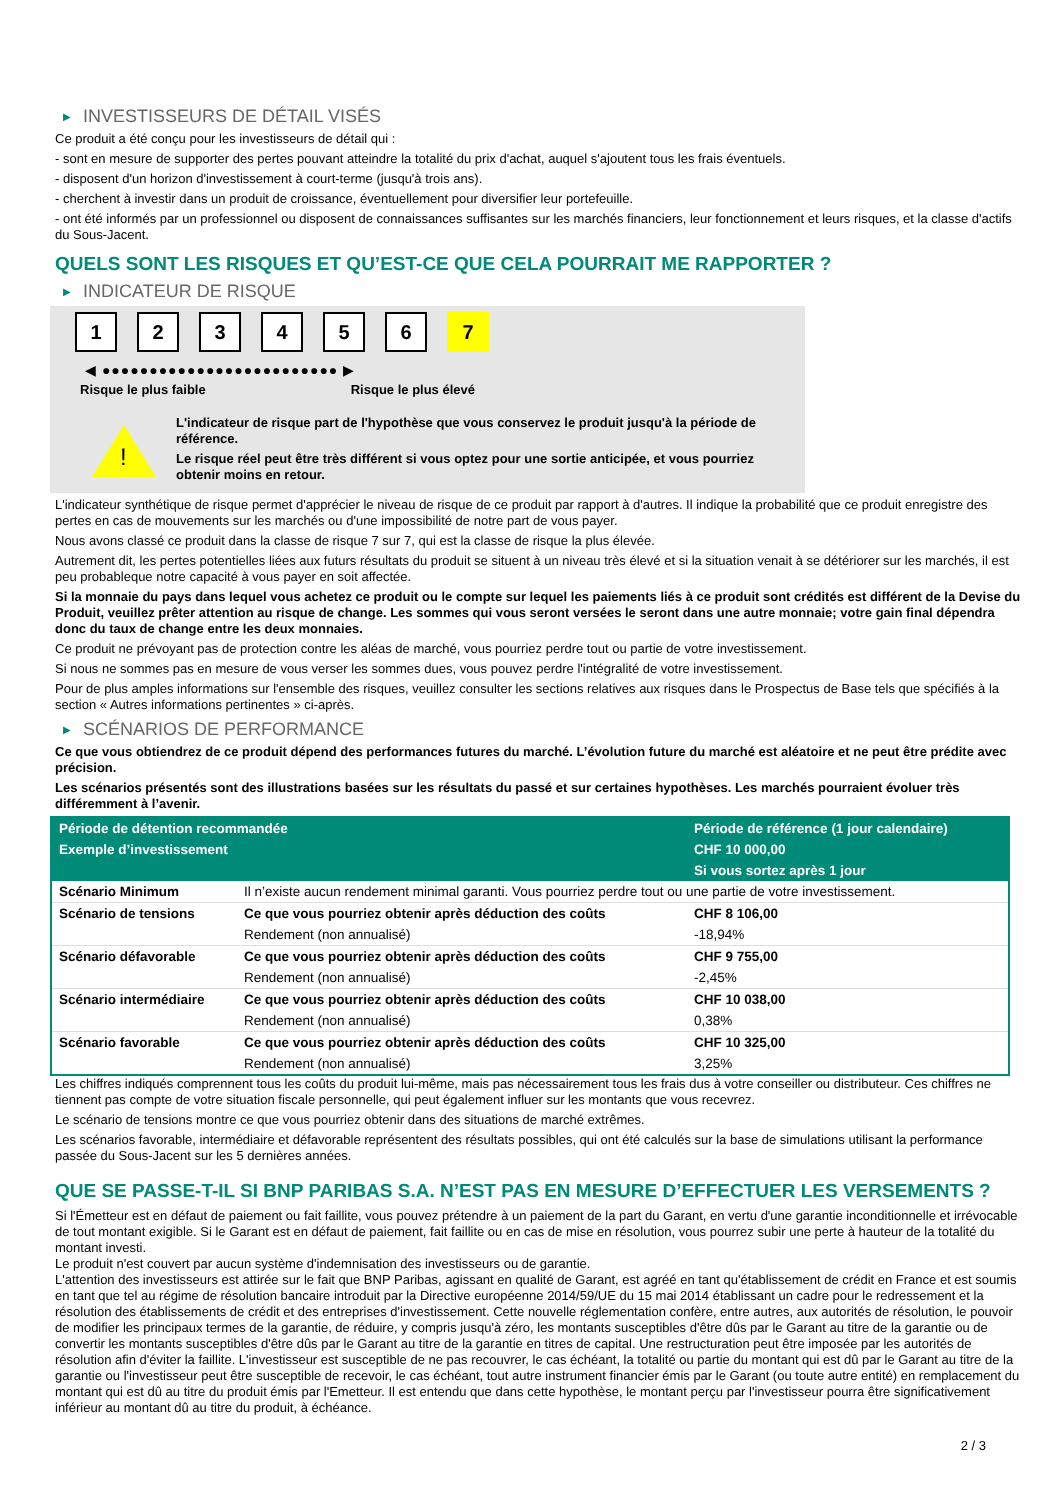▶ INVESTISSEURS DE DÉTAIL VISÉS
Ce produit a été conçu pour les investisseurs de détail qui :
- sont en mesure de supporter des pertes pouvant atteindre la totalité du prix d'achat, auquel s'ajoutent tous les frais éventuels.
- disposent d'un horizon d'investissement à court-terme (jusqu'à trois ans).
- cherchent à investir dans un produit de croissance, éventuellement pour diversifier leur portefeuille.
- ont été informés par un professionnel ou disposent de connaissances suffisantes sur les marchés financiers, leur fonctionnement et leurs risques, et la classe d'actifs du Sous-Jacent.
QUELS SONT LES RISQUES ET QU’EST-CE QUE CELA POURRAIT ME RAPPORTER ?
▶ INDICATEUR DE RISQUE
1 2 3 4 5 6 7
◀ ●●●●●●●●●●●●●●●●●●●●●●●●● ▶
Risque le plus faible Risque le plus élevé
!
L'indicateur de risque part de l'hypothèse que vous conservez le produit jusqu'à la période de référence.
Le risque réel peut être très différent si vous optez pour une sortie anticipée, et vous pourriez obtenir moins en retour.
L'indicateur synthétique de risque permet d'apprécier le niveau de risque de ce produit par rapport à d'autres. Il indique la probabilité que ce produit enregistre des pertes en cas de mouvements sur les marchés ou d'une impossibilité de notre part de vous payer.
Nous avons classé ce produit dans la classe de risque 7 sur 7, qui est la classe de risque la plus élevée.
Autrement dit, les pertes potentielles liées aux futurs résultats du produit se situent à un niveau très élevé et si la situation venait à se détériorer sur les marchés, il est peu probableque notre capacité à vous payer en soit affectée.
Si la monnaie du pays dans lequel vous achetez ce produit ou le compte sur lequel les paiements liés à ce produit sont crédités est différent de la Devise du Produit, veuillez prêter attention au risque de change. Les sommes qui vous seront versées le seront dans une autre monnaie; votre gain final dépendra donc du taux de change entre les deux monnaies.
Ce produit ne prévoyant pas de protection contre les aléas de marché, vous pourriez perdre tout ou partie de votre investissement.
Si nous ne sommes pas en mesure de vous verser les sommes dues, vous pouvez perdre l'intégralité de votre investissement.
Pour de plus amples informations sur l'ensemble des risques, veuillez consulter les sections relatives aux risques dans le Prospectus de Base tels que spécifiés à la section « Autres informations pertinentes » ci-après.
▶ SCÉNARIOS DE PERFORMANCE
Ce que vous obtiendrez de ce produit dépend des performances futures du marché. L’évolution future du marché est aléatoire et ne peut être prédite avec précision.
Les scénarios présentés sont des illustrations basées sur les résultats du passé et sur certaines hypothèses. Les marchés pourraient évoluer très différemment à l’avenir.
| Période de détention recommandée | | Période de référence (1 jour calendaire) |
| --- | --- | --- |
| Exemple d’investissement | | CHF 10 000,00 |
| | | Si vous sortez après 1 jour |
| Scénario Minimum | Il n’existe aucun rendement minimal garanti. Vous pourriez perdre tout ou une partie de votre investissement. | |
| Scénario de tensions | Ce que vous pourriez obtenir après déduction des coûts | CHF 8 106,00 |
| | Rendement (non annualisé) | -18,94% |
| Scénario défavorable | Ce que vous pourriez obtenir après déduction des coûts | CHF 9 755,00 |
| | Rendement (non annualisé) | -2,45% |
| Scénario intermédiaire | Ce que vous pourriez obtenir après déduction des coûts | CHF 10 038,00 |
| | Rendement (non annualisé) | 0,38% |
| Scénario favorable | Ce que vous pourriez obtenir après déduction des coûts | CHF 10 325,00 |
| | Rendement (non annualisé) | 3,25% |
Les chiffres indiqués comprennent tous les coûts du produit lui-même, mais pas nécessairement tous les frais dus à votre conseiller ou distributeur. Ces chiffres ne tiennent pas compte de votre situation fiscale personnelle, qui peut également influer sur les montants que vous recevrez.
Le scénario de tensions montre ce que vous pourriez obtenir dans des situations de marché extrêmes.
Les scénarios favorable, intermédiaire et défavorable représentent des résultats possibles, qui ont été calculés sur la base de simulations utilisant la performance passée du Sous-Jacent sur les 5 dernières années.
QUE SE PASSE-T-IL SI BNP PARIBAS S.A. N’EST PAS EN MESURE D’EFFECTUER LES VERSEMENTS ?
Si l'Émetteur est en défaut de paiement ou fait faillite, vous pouvez prétendre à un paiement de la part du Garant, en vertu d'une garantie inconditionnelle et irrévocable de tout montant exigible. Si le Garant est en défaut de paiement, fait faillite ou en cas de mise en résolution, vous pourrez subir une perte à hauteur de la totalité du montant investi.
Le produit n'est couvert par aucun système d'indemnisation des investisseurs ou de garantie.
L'attention des investisseurs est attirée sur le fait que BNP Paribas, agissant en qualité de Garant, est agréé en tant qu'établissement de crédit en France et est soumis en tant que tel au régime de résolution bancaire introduit par la Directive européenne 2014/59/UE du 15 mai 2014 établissant un cadre pour le redressement et la résolution des établissements de crédit et des entreprises d'investissement. Cette nouvelle réglementation confère, entre autres, aux autorités de résolution, le pouvoir de modifier les principaux termes de la garantie, de réduire, y compris jusqu'à zéro, les montants susceptibles d'être dûs par le Garant au titre de la garantie ou de convertir les montants susceptibles d'être dûs par le Garant au titre de la garantie en titres de capital. Une restructuration peut être imposée par les autorités de résolution afin d'éviter la faillite. L'investisseur est susceptible de ne pas recouvrer, le cas échéant, la totalité ou partie du montant qui est dû par le Garant au titre de la garantie ou l'investisseur peut être susceptible de recevoir, le cas échéant, tout autre instrument financier émis par le Garant (ou toute autre entité) en remplacement du montant qui est dû au titre du produit émis par l'Emetteur. Il est entendu que dans cette hypothèse, le montant perçu par l'investisseur pourra être significativement inférieur au montant dû au titre du produit, à échéance.
2 / 3